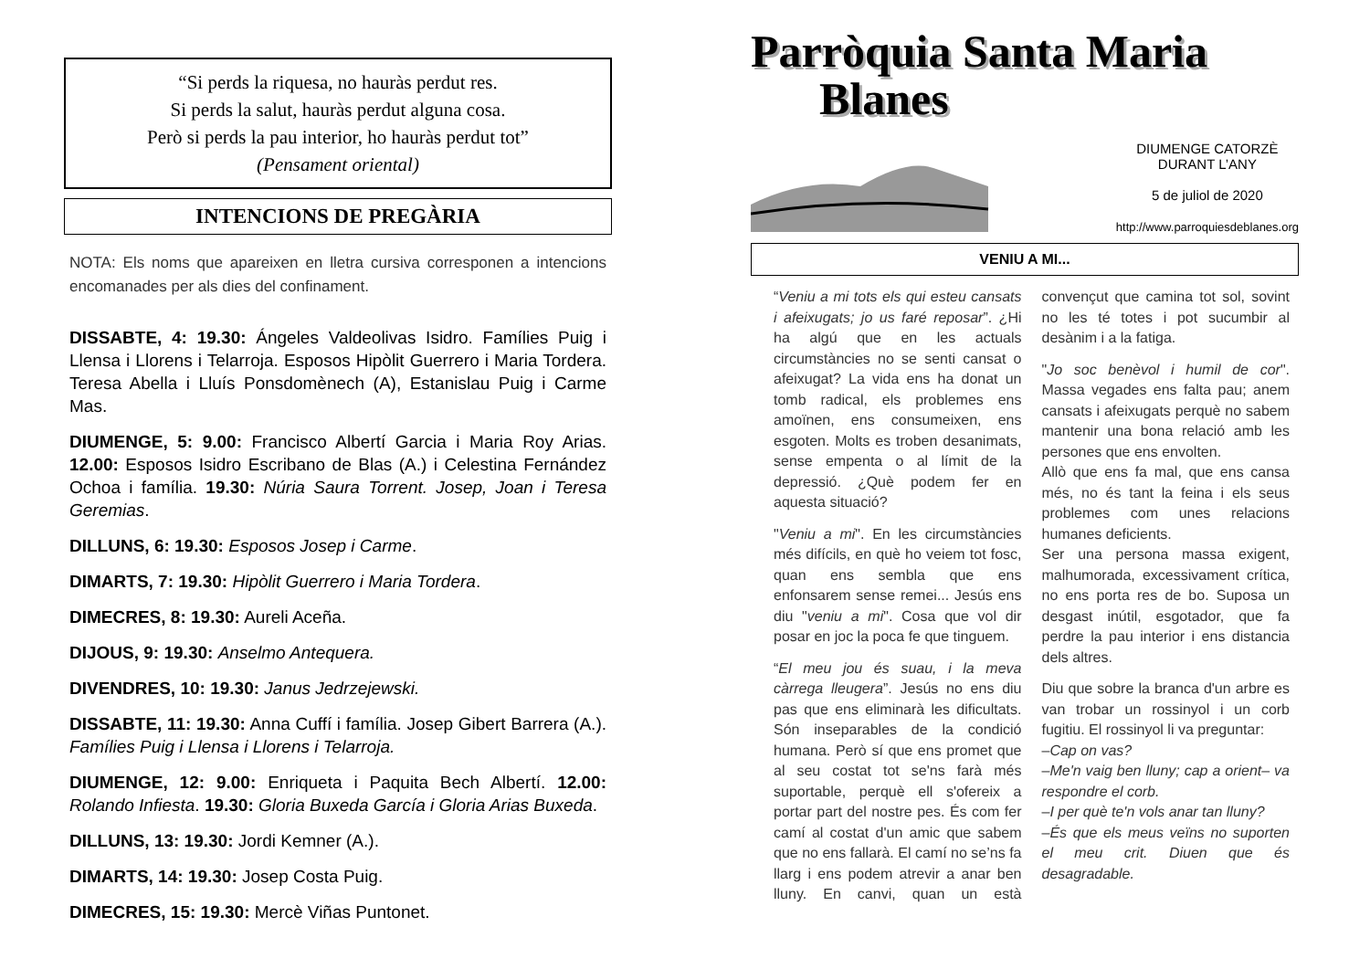“Si perds la riquesa, no hauràs perdut res.
Si perds la salut, hauràs perdut alguna cosa.
Però si perds la pau interior, ho hauràs perdut tot”
(Pensament oriental)
INTENCIONS DE PREGÀRIA
NOTA: Els noms que apareixen en lletra cursiva corresponen a intencions encomanades per als dies del confinament.
DISSABTE, 4: 19.30: Ángeles Valdeolivas Isidro. Famílies Puig i Llensa i Llorens i Telarroja. Esposos Hipòlit Guerrero i Maria Tordera. Teresa Abella i Lluís Ponsdomènech (A), Estanislau Puig i Carme Mas.
DIUMENGE, 5: 9.00: Francisco Albertí Garcia i Maria Roy Arias. 12.00: Esposos Isidro Escribano de Blas (A.) i Celestina Fernández Ochoa i família. 19.30: Núria Saura Torrent. Josep, Joan i Teresa Geremias.
DILLUNS, 6: 19.30: Esposos Josep i Carme.
DIMARTS, 7: 19.30: Hipòlit Guerrero i Maria Tordera.
DIMECRES, 8: 19.30: Aureli Aceña.
DIJOUS, 9: 19.30: Anselmo Antequera.
DIVENDRES, 10: 19.30: Janus Jedrzejewski.
DISSABTE, 11: 19.30: Anna Cuffí i família. Josep Gibert Barrera (A.). Famílies Puig i Llensa i Llorens i Telarroja.
DIUMENGE, 12: 9.00: Enriqueta i Paquita Bech Albertí. 12.00: Rolando Infiesta. 19.30: Gloria Buxeda García i Gloria Arias Buxeda.
DILLUNS, 13: 19.30: Jordi Kemner (A.).
DIMARTS, 14: 19.30: Josep Costa Puig.
DIMECRES, 15: 19.30: Mercè Viñas Puntonet.
Parròquia Santa Maria
Blanes
DIUMENGE CATORZÈ
DURANT L’ANY
5 de juliol de 2020
http://www.parroquiesdeblanes.org
VENIU A MI...
“Veniu a mi tots els qui esteu cansats i afeixugats; jo us faré reposar”. ¿Hi ha algú que en les actuals circumstàncies no se senti cansat o afeixugat? La vida ens ha donat un tomb radical, els problemes ens amoïnen, ens consumeixen, ens esgoten. Molts es troben desanimats, sense empenta o al límit de la depressió. ¿Què podem fer en aquesta situació?
"Veniu a mi". En les circumstàncies més difícils, en què ho veiem tot fosc, quan ens sembla que ens enfonsarem sense remei... Jesús ens diu "veniu a mi". Cosa que vol dir posar en joc la poca fe que tinguem.
“El meu jou és suau, i la meva càrrega lleugera”. Jesús no ens diu pas que ens eliminarà les dificultats. Són inseparables de la condició humana. Però sí que ens promet que al seu costat tot se'ns farà més suportable, perquè ell s'ofereix a portar part del nostre pes. És com fer camí al costat d'un amic que sabem que no ens fallarà. El camí no se’ns fa llarg i ens podem atrevir a anar ben lluny. En canvi, quan un està convençut que camina tot sol, sovint no les té totes i pot sucumbir al desànim i a la fatiga.
"Jo soc benèvol i humil de cor". Massa vegades ens falta pau; anem cansats i afeixugats perquè no sabem mantenir una bona relació amb les persones que ens envolten.
Allò que ens fa mal, que ens cansa més, no és tant la feina i els seus problemes com unes relacions humanes deficients.
Ser una persona massa exigent, malhumorada, excessivament crítica, no ens porta res de bo. Suposa un desgast inútil, esgotador, que fa perdre la pau interior i ens distancia dels altres.
Diu que sobre la branca d'un arbre es van trobar un rossinyol i un corb fugitiu. El rossinyol li va preguntar:
–Cap on vas?
–Me'n vaig ben lluny; cap a orient– va respondre el corb.
–I per què te'n vols anar tan lluny?
–És que els meus veïns no suporten el meu crit. Diuen que és desagradable.